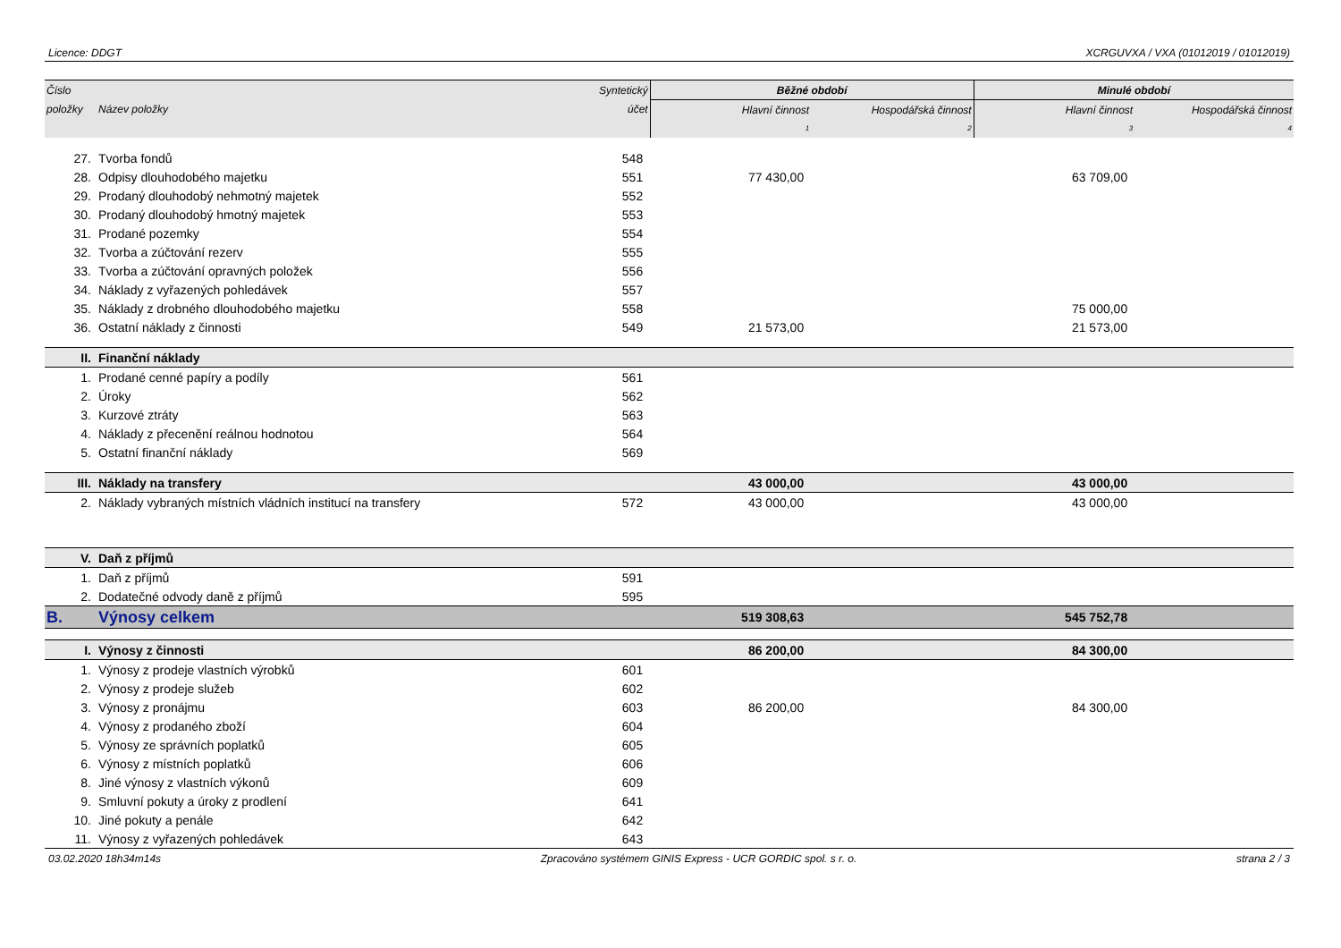Licence: DDGT XCRGUVXA / VXA (01012019 / 01012019)
| Číslo | | Syntetický | Běžné období | | Minulé období | |
| --- | --- | --- | --- | --- | --- | --- |
| položky | Název položky | účet | Hlavní činnost | Hospodářská činnost | Hlavní činnost | Hospodářská činnost |
| | | | 1 | 2 | 3 | 4 |
| 27. | Tvorba fondů | 548 | | | | |
| 28. | Odpisy dlouhodobého majetku | 551 | 77 430,00 | | 63 709,00 | |
| 29. | Prodaný dlouhodobý nehmotný majetek | 552 | | | | |
| 30. | Prodaný dlouhodobý hmotný majetek | 553 | | | | |
| 31. | Prodané pozemky | 554 | | | | |
| 32. | Tvorba a zúčtování rezerv | 555 | | | | |
| 33. | Tvorba a zúčtování opravných položek | 556 | | | | |
| 34. | Náklady z vyřazených pohledávek | 557 | | | | |
| 35. | Náklady z drobného dlouhodobého majetku | 558 | | | 75 000,00 | |
| 36. | Ostatní náklady z činnosti | 549 | 21 573,00 | | 21 573,00 | |
| II. | Finanční náklady | | | | | |
| 1. | Prodané cenné papíry a podíly | 561 | | | | |
| 2. | Úroky | 562 | | | | |
| 3. | Kurzové ztráty | 563 | | | | |
| 4. | Náklady z přecenění reálnou hodnotou | 564 | | | | |
| 5. | Ostatní finanční náklady | 569 | | | | |
| III. | Náklady na transfery | | 43 000,00 | | 43 000,00 | |
| 2. | Náklady vybraných místních vládních institucí na transfery | 572 | 43 000,00 | | 43 000,00 | |
| V. | Daň z příjmů | | | | | |
| 1. | Daň z příjmů | 591 | | | | |
| 2. | Dodatečné odvody daně z příjmů | 595 | | | | |
| B. | Výnosy celkem | | 519 308,63 | | 545 752,78 | |
| I. | Výnosy z činnosti | | 86 200,00 | | 84 300,00 | |
| 1. | Výnosy z prodeje vlastních výrobků | 601 | | | | |
| 2. | Výnosy z prodeje služeb | 602 | | | | |
| 3. | Výnosy z pronájmu | 603 | 86 200,00 | | 84 300,00 | |
| 4. | Výnosy z prodaného zboží | 604 | | | | |
| 5. | Výnosy ze správních poplatků | 605 | | | | |
| 6. | Výnosy z místních poplatků | 606 | | | | |
| 8. | Jiné výnosy z vlastních výkonů | 609 | | | | |
| 9. | Smluvní pokuty a úroky z prodlení | 641 | | | | |
| 10. | Jiné pokuty a penále | 642 | | | | |
| 11. | Výnosy z vyřazených pohledávek | 643 | | | | |
03.02.2020 18h34m14s Zpracováno systémem GINIS Express - UCR GORDIC spol. s r. o. strana 2 / 3